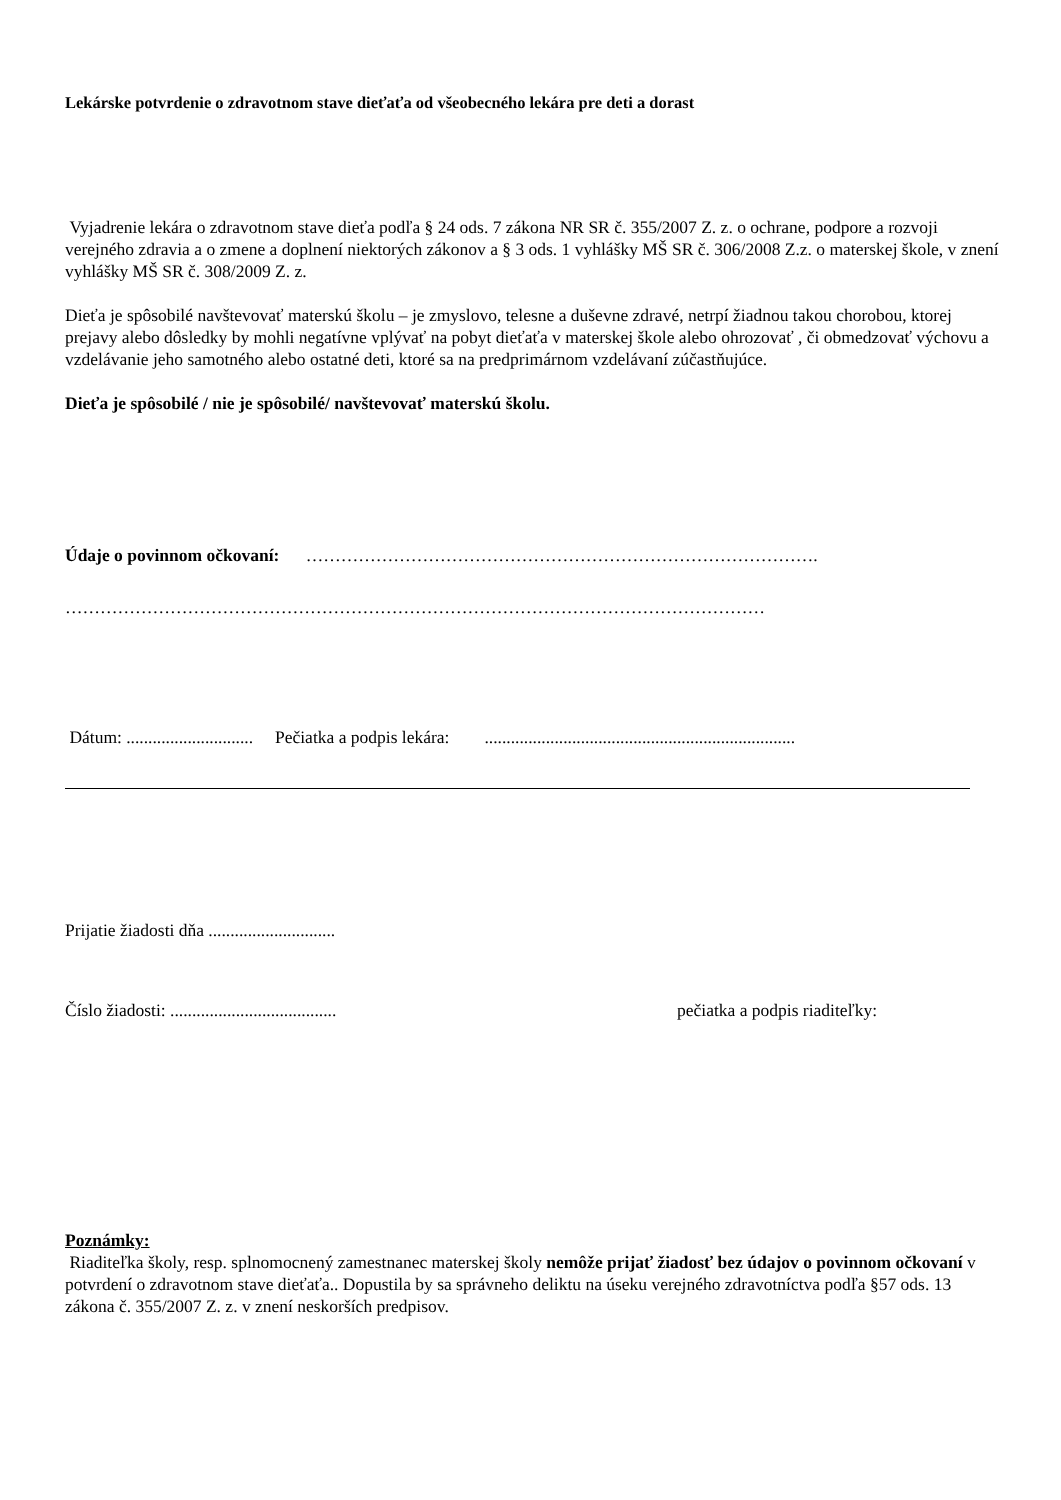Lekárske potvrdenie o zdravotnom stave dieťaťa od všeobecného lekára pre deti a dorast
Vyjadrenie lekára o zdravotnom stave dieťa podľa § 24 ods. 7 zákona NR SR č. 355/2007 Z. z. o ochrane, podpore a rozvoji verejného zdravia a o zmene a doplnení niektorých zákonov a § 3 ods. 1 vyhlášky MŠ SR č. 306/2008 Z.z. o materskej škole, v znení vyhlášky MŠ SR č. 308/2009 Z. z.
Dieťa je spôsobilé navštevovať materskú školu – je zmyslovo, telesne a duševne zdravé, netrpí žiadnou takou chorobou, ktorej prejavy alebo dôsledky by mohli negatívne vplývať na pobyt dieťaťa v materskej škole alebo ohrozovať , či obmedzovať výchovu a vzdelávanie jeho samotného alebo ostatné deti, ktoré sa na predprimárnom vzdelávaní zúčastňujúce.
Dieťa je spôsobilé / nie je spôsobilé/ navštevovať materskú školu.
Údaje o povinnom očkovaní: …………………………………………………………………………….
…………………………………………………………………………………………………………
Dátum: ............................. Pečiatka a podpis lekára: .......................................................................
Prijatie žiadosti dňa .............................
Číslo žiadosti: ...................................... pečiatka a podpis riaditeľky:
Poznámky:
Riaditeľka školy, resp. splnomocnený zamestnanec materskej školy nemôže prijať žiadosť bez údajov o povinnom očkovaní v potvrdení o zdravotnom stave dieťaťa.. Dopustila by sa správneho deliktu na úseku verejného zdravotníctva podľa §57 ods. 13 zákona č. 355/2007 Z. z. v znení neskorších predpisov.